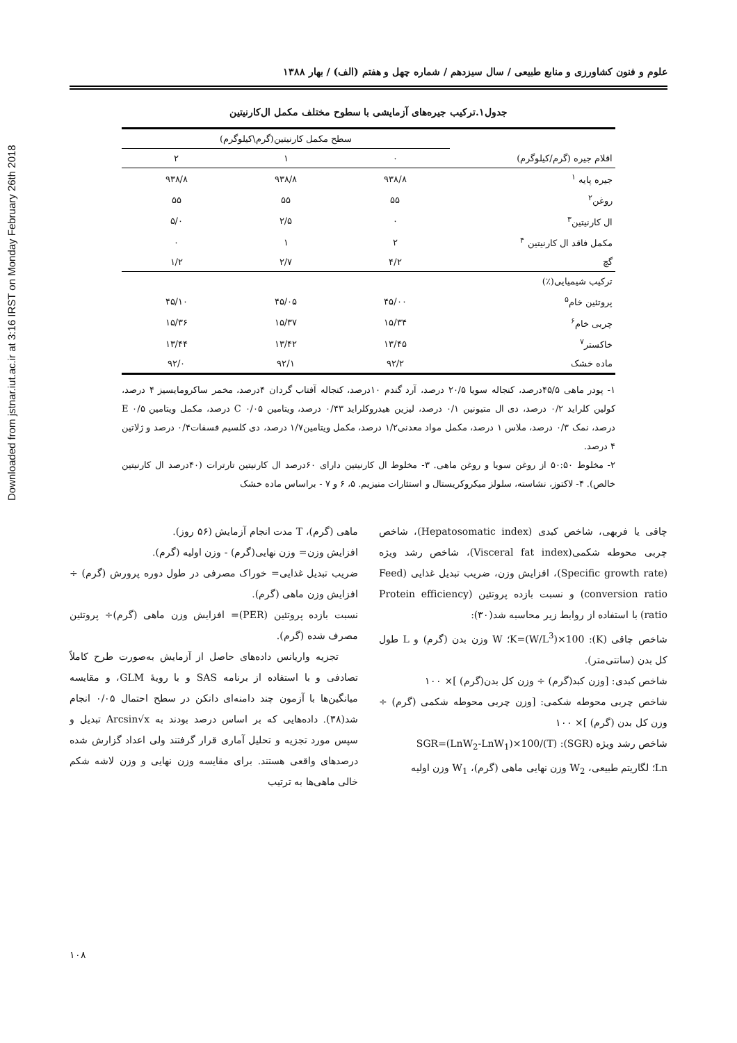Downloaded from jstnar.iut.ac.ir at 3:16 IRST on Monday February 26th 2018
علوم و فنون کشاورزی و منابع طبیعی / سال سیزدهم / شماره چهل و هفتم (الف) / بهار ۱۳۸۸
جدول۱.ترکیب جیره‌های آزمایشی با سطوح مختلف مکمل ال‌کارنیتین
| اقلام جیره (گرم/کیلوگرم) | سطح مکمل کارنیتین(گرم\کیلوگرم) | | |
| --- | --- | --- | --- |
| | ۰ | ۱ | ۲ |
| جیره پایه <sup>۱</sup> | ۹۳۸/۸ | ۹۳۸/۸ | ۹۳۸/۸ |
| روغن<sup>۲</sup> | ۵۵ | ۵۵ | ۵۵ |
| ال کارنیتین<sup>۳</sup> | ۰ | ۲/۵ | ۵/۰ |
| مکمل فاقد ال کارنیتین <sup>۴</sup> | ۲ | ۱ | ۰ |
| گچ | ۴/۲ | ۲/۷ | ۱/۲ |
| ترکیب شیمیایی(٪) | | | |
| پروتئین خام<sup>۵</sup> | ۴۵/۰۰ | ۴۵/۰۵ | ۴۵/۱۰ |
| چربی خام<sup>۶</sup> | ۱۵/۳۴ | ۱۵/۳۷ | ۱۵/۳۶ |
| خاکستر<sup>۷</sup> | ۱۳/۴۵ | ۱۳/۴۲ | ۱۳/۴۴ |
| ماده خشک | ۹۲/۲ | ۹۲/۱ | ۹۲/۰ |
۱- پودر ماهی ۴۵/۵درصد، کنجاله سویا ۲۰/۵ درصد، آرد گندم ۱۰درصد، کنجاله آفتاب گردان ۴درصد، مخمر ساکرومایسیز ۴ درصد، کولین کلراید ۰/۲ درصد، دی ال متیونین ۰/۱ درصد، لیزین هیدروکلراید ۰/۴۳ درصد، ویتامین C ۰/۰۵ درصد، مکمل ویتامین E ۰/۵ درصد، نمک ۰/۳ درصد، ملاس ۱ درصد، مکمل مواد معدنی۱/۲ درصد، مکمل ویتامین۱/۷ درصد، دی کلسیم فسفات۰/۴ درصد و ژلاتین ۴ درصد.
۲- مخلوط ۵۰:۵۰ از روغن سویا و روغن ماهی. ۳- مخلوط ال کارنیتین دارای ۶۰درصد ال کارنیتین تارترات (۴۰درصد ال کارنیتین خالص). ۴- لاکتوز، نشاسته، سلولز میکروکریستال و استئارات منیزیم. ۵، ۶ و ۷ - براساس ماده خشک
چاقی یا فربهی، شاخص کبدی (Hepatosomatic index)، شاخص چربی محوطه شکمی(Visceral fat index)، شاخص رشد ویژه (Specific growth rate)، افزایش وزن، ضریب تبدیل غذایی (Feed conversion ratio) و نسبت بازده پروتئین (Protein efficiency ratio) با استفاده از روابط زیر محاسبه شد(۳۰):
شاخص چاقی (K): K=(W/L<sup>3</sup>)×100؛ W وزن بدن (گرم) و L طول کل بدن (سانتی‌متر).
شاخص کبدی: [وزن کبد(گرم) ÷ وزن کل بدن(گرم) ]× ۱۰۰
شاخص چربی محوطه شکمی: [وزن چربی محوطه شکمی (گرم) ÷ وزن کل بدن (گرم) ]× ۱۰۰
شاخص رشد ویژه (SGR): SGR=(LnW<sub>2</sub>-LnW<sub>1</sub>)×100/(T)
Ln؛ لگاریتم طبیعی، W<sub>2</sub> وزن نهایی ماهی (گرم)، W<sub>1</sub> وزن اولیه
ماهی (گرم)، T مدت انجام آزمایش (۵۶ روز).
افزایش وزن= وزن نهایی(گرم) - وزن اولیه (گرم).
ضریب تبدیل غذایی= خوراک مصرفی در طول دوره پرورش (گرم) ÷ افزایش وزن ماهی (گرم).
نسبت بازده پروتئین (PER)= افزایش وزن ماهی (گرم)÷ پروتئین مصرف شده (گرم).
تجزیه واریانس داده‌های حاصل از آزمایش به‌صورت طرح کاملاً تصادفی و با استفاده از برنامه SAS و با رویهٔ GLM، و مقایسه میانگین‌ها با آزمون چند دامنه‌ای دانکن در سطح احتمال ۰/۰۵ انجام شد(۳۸). داده‌هایی که بر اساس درصد بودند به Arcsin√x تبدیل و سپس مورد تجزیه و تحلیل آماری قرار گرفتند ولی اعداد گزارش شده درصدهای واقعی هستند. برای مقایسه وزن نهایی و وزن لاشه شکم خالی ماهی‌ها به ترتیب
۱۰۸